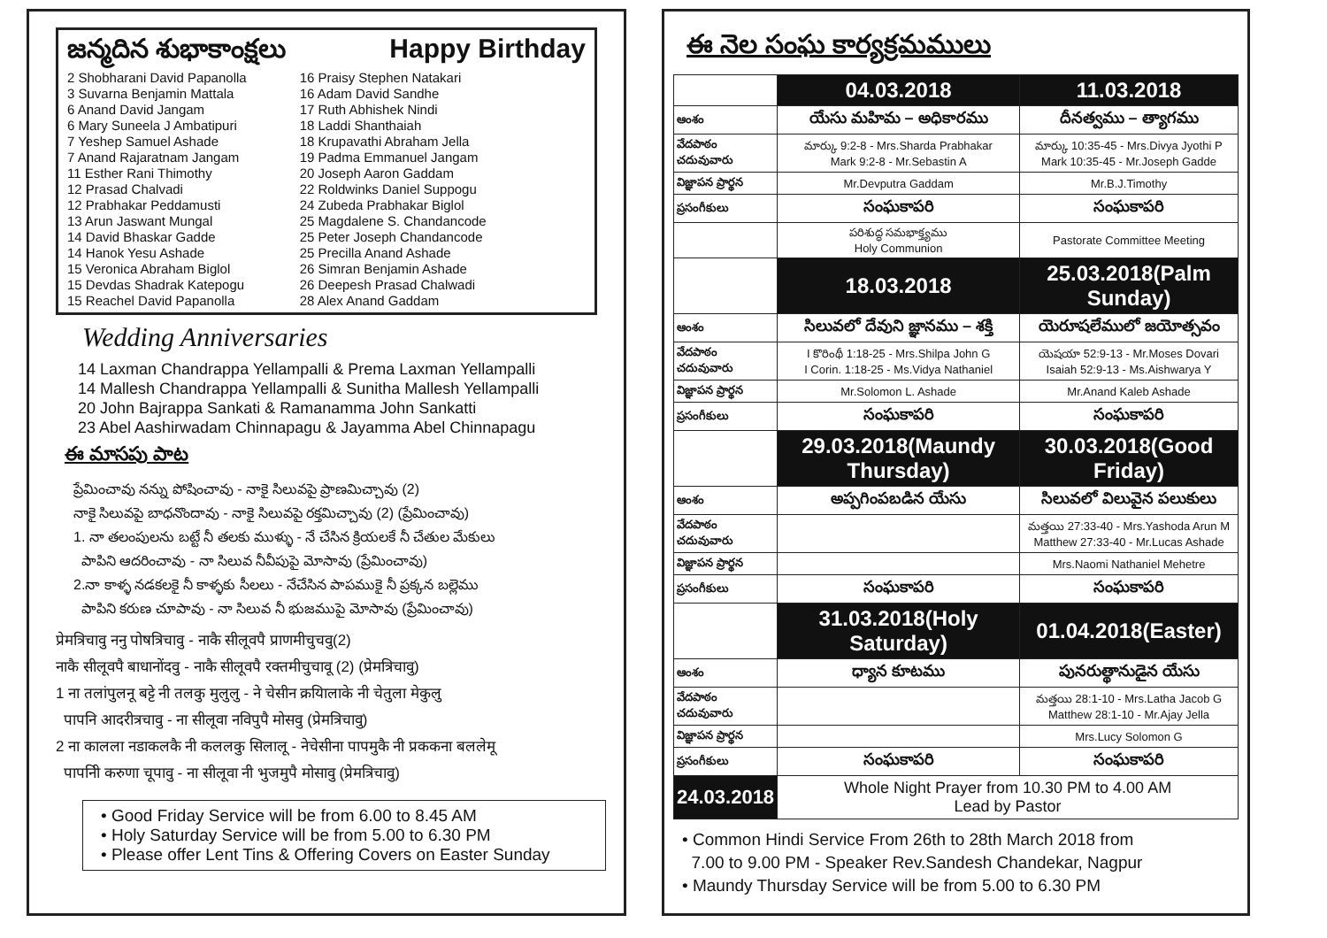జన్మదిన శుభాకాంక్షలు Happy Birthday
2 Shobharani David Papanolla
3 Suvarna Benjamin Mattala
6 Anand David Jangam
6 Mary Suneela J Ambatipuri
7 Yeshep Samuel Ashade
7 Anand Rajaratnam Jangam
11 Esther Rani Thimothy
12 Prasad Chalvadi
12 Prabhakar Peddamusti
13 Arun Jaswant Mungal
14 David Bhaskar Gadde
14 Hanok Yesu Ashade
15 Veronica Abraham Biglol
15 Devdas Shadrak Katepogu
15 Reachel David Papanolla
16 Praisy Stephen Natakari
16 Adam David Sandhe
17 Ruth Abhishek Nindi
18 Laddi Shanthaiah
18 Krupavathi Abraham Jella
19 Padma Emmanuel Jangam
20 Joseph Aaron Gaddam
22 Roldwinks Daniel Suppogu
24 Zubeda Prabhakar Biglol
25 Magdalene S. Chandancode
25 Peter Joseph Chandancode
25 Precilla Anand Ashade
26 Simran Benjamin Ashade
26 Deepesh Prasad Chalwadi
28 Alex Anand Gaddam
Wedding Anniversaries
14 Laxman Chandrappa Yellampalli & Prema Laxman Yellampalli
14 Mallesh Chandrappa Yellampalli & Sunitha Mallesh Yellampalli
20 John Bajrappa Sankati & Ramanamma John Sankatti
23 Abel Aashirwadam Chinnapagu & Jayamma Abel Chinnapagu
ఈ మాసపు పాట
ప్రేమించావు నన్ను పోషించావు - నాకై సిలువపై ప్రాణమిచ్చావు (2)
నాకై సిలువపై బాధనొందావు - నాకై సిలువపై రక్తమిచ్చావు (2) (ప్రేమించావు)
1. నా తలంపులను బట్టే నీ తలకు ముళ్ళు - నే చేసిన క్రియలకే నీ చేతుల మేకులు
పాపిని ఆదరించావు - నా సిలువ నీవీపుపై మోసావు (ప్రేమించావు)
2.నా కాళ్ళ నడకలకై నీ కాళ్ళకు సీలలు - నేచేసిన పాపముకై నీ ప్రక్కన బల్లెము
పాపిని కరుణ చూపావు - నా సిలువ నీ భుజముపై మోసావు (ప్రేమించావు)
प्रेमत्रिचावु ननु पोषत्रिचावु - नाकै सीलूवपै प्राणमीचुचवु(2)
नाकै सीलूवपै बाधानोंदवु - नाकै सीलूवपै रक्तमीचुचावू (2) (प्रेमत्रिचावु)
1 ना तलांपुलनू बट्टे नी तलकु मुलुलु - ने चेसीन क्रयिालाके नी चेतुला मेकुलु
पापनि आदरीत्रचावु - ना सीलूवा नविपुपै मोसवु (प्रेमत्रिचावु)
2 ना कालला नडाकलकै नी कललकु सिलालू - नेचेसीना पापमुकै नी प्रककना बललेमू
पापनिी करुणा चूपावु - ना सीलूवा नी भुजमुपै मोसावु (प्रेमत्रिचावु)
• Good Friday Service will be from 6.00 to 8.45 AM
• Holy Saturday Service will be from 5.00 to 6.30 PM
• Please offer Lent Tins & Offering Covers on Easter Sunday
ఈ నెల సంఘ కార్యక్రమములు
| | 04.03.2018 | 11.03.2018 |
| ఆంశం | యేసు మహిమ – అధికారము | దీనత్వము – త్యాగము |
| వేదపాఠం చదువువారు | మార్కు 9:2-8 - Mrs.Sharda Prabhakar Mark 9:2-8 - Mr.Sebastin A | మార్కు 10:35-45 - Mrs.Divya Jyothi P Mark 10:35-45 - Mr.Joseph Gadde |
| విజ్ఞాపన ప్రార్థన | Mr.Devputra Gaddam | Mr.B.J.Timothy |
| ప్రసంగీకులు | సంఘకాపరి | సంఘకాపరి |
| | పరిశుద్ధ సమభాక్త్యము Holy Communion | Pastorate Committee Meeting |
| | 18.03.2018 | 25.03.2018(Palm Sunday) |
| ఆంశం | సిలువలో దేవుని జ్ఞానము – శక్తి | యెరూషలేములో జయోత్సవం |
| వేదపాఠం చదువువారు | I కొరింథీ 1:18-25 - Mrs.Shilpa John G I Corin. 1:18-25 - Ms.Vidya Nathaniel | యెషయా 52:9-13 - Mr.Moses Dovari Isaiah 52:9-13 - Ms.Aishwarya Y |
| విజ్ఞాపన ప్రార్థన | Mr.Solomon L. Ashade | Mr.Anand Kaleb Ashade |
| ప్రసంగీకులు | సంఘకాపరి | సంఘకాపరి |
| | 29.03.2018(Maundy Thursday) | 30.03.2018(Good Friday) |
| ఆంశం | అప్పగింపబడిన యేసు | సిలువలో విలువైన పలుకులు |
| వేదపాఠం చదువువారు | | మత్తయి 27:33-40 - Mrs.Yashoda Arun M Matthew 27:33-40 - Mr.Lucas Ashade |
| విజ్ఞాపన ప్రార్థన | | Mrs.Naomi Nathaniel Mehetre |
| ప్రసంగీకులు | సంఘకాపరి | సంఘకాపరి |
| | 31.03.2018(Holy Saturday) | 01.04.2018(Easter) |
| ఆంశం | ధ్యాన కూటము | పునరుత్థానుడైన యేసు |
| వేదపాఠం చదువువారు | | మత్తయి 28:1-10 - Mrs.Latha Jacob G Matthew 28:1-10 - Mr.Ajay Jella |
| విజ్ఞాపన ప్రార్థన | | Mrs.Lucy Solomon G |
| ప్రసంగీకులు | సంఘకాపరి | సంఘకాపరి |
| 24.03.2018 | Whole Night Prayer from 10.30 PM to 4.00 AM Lead by Pastor | |
• Common Hindi Service From 26th to 28th March 2018 from
7.00 to 9.00 PM - Speaker Rev.Sandesh Chandekar, Nagpur
• Maundy Thursday Service will be from 5.00 to 6.30 PM